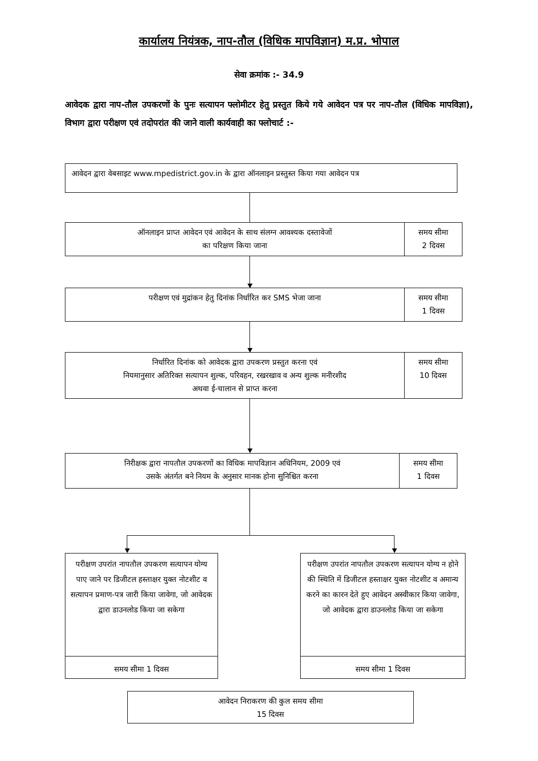कार्यालय नियंत्रक, नाप-तौल (विधिक मापविज्ञान) म.प्र. भोपाल
सेवा क्रमांक :- 34.9
आवेदक द्वारा नाप-तौल उपकरणों के पुनः सत्यापन फ्लोमीटर हेतु प्रस्तुत किये गये आवेदन पत्र पर नाप-तौल (विधिक मापविज्ञा), विभाग द्वारा परीक्षण एवं तदोपरांत की जाने वाली कार्यवाही का फ्लोचार्ट :-
आवेदन द्वारा वेबसाइट www.mpedistrict.gov.in के द्वारा ऑनलाइन प्रस्तुस्त किया गया आवेदन पत्र
ऑनलाइन प्राप्त आवेदन एवं आवेदन के साथ संलग्न आवश्यक दस्तावेजों
का परिक्षण किया जाना
समय सीमा
2 दिवस
परीक्षण एवं मुद्रांकन हेतु दिनांक निर्धारित कर SMS भेजा जाना
समय सीमा
1 दिवस
निर्धारित दिनांक को आवेदक द्वारा उपकरण प्रस्तुत करना एवं
नियमानुसार अतिरिक्त सत्यापन शुल्क, परिवहन, रखरखाव व अन्य शुल्क मनीरशीद
अथवा ई-चालान से प्राप्त करना
समय सीमा
10 दिवस
निरीक्षक द्वारा नापतौल उपकरणों का विधिक मापविज्ञान अधिनियम, 2009 एवं
उसके अंतर्गत बने नियम के अनुसार मानक होना सुनिश्चित करना
समय सीमा
1 दिवस
परीक्षण उपरांत नापतौल उपकरण सत्यापन योग्य पाए जाने पर डिजीटल हस्ताक्षर युक्त नोटशीट व सत्यापन प्रमाण-पत्र जारी किया जावेगा, जो आवेदक द्वारा डाउनलोड किया जा सकेगा
समय सीमा 1 दिवस
परीक्षण उपरांत नापतौल उपकरण सत्यापन योग्य न होने की स्थिति में डिजीटल हस्ताक्षर युक्त नोटशीट व अमान्य करने का कारन देते हुए आवेदन अस्वीकार किया जावेगा, जो आवेदक द्वारा डाउनलोड किया जा सकेगा
समय सीमा 1 दिवस
आवेदन निराकरण की कुल समय सीमा
15 दिवस